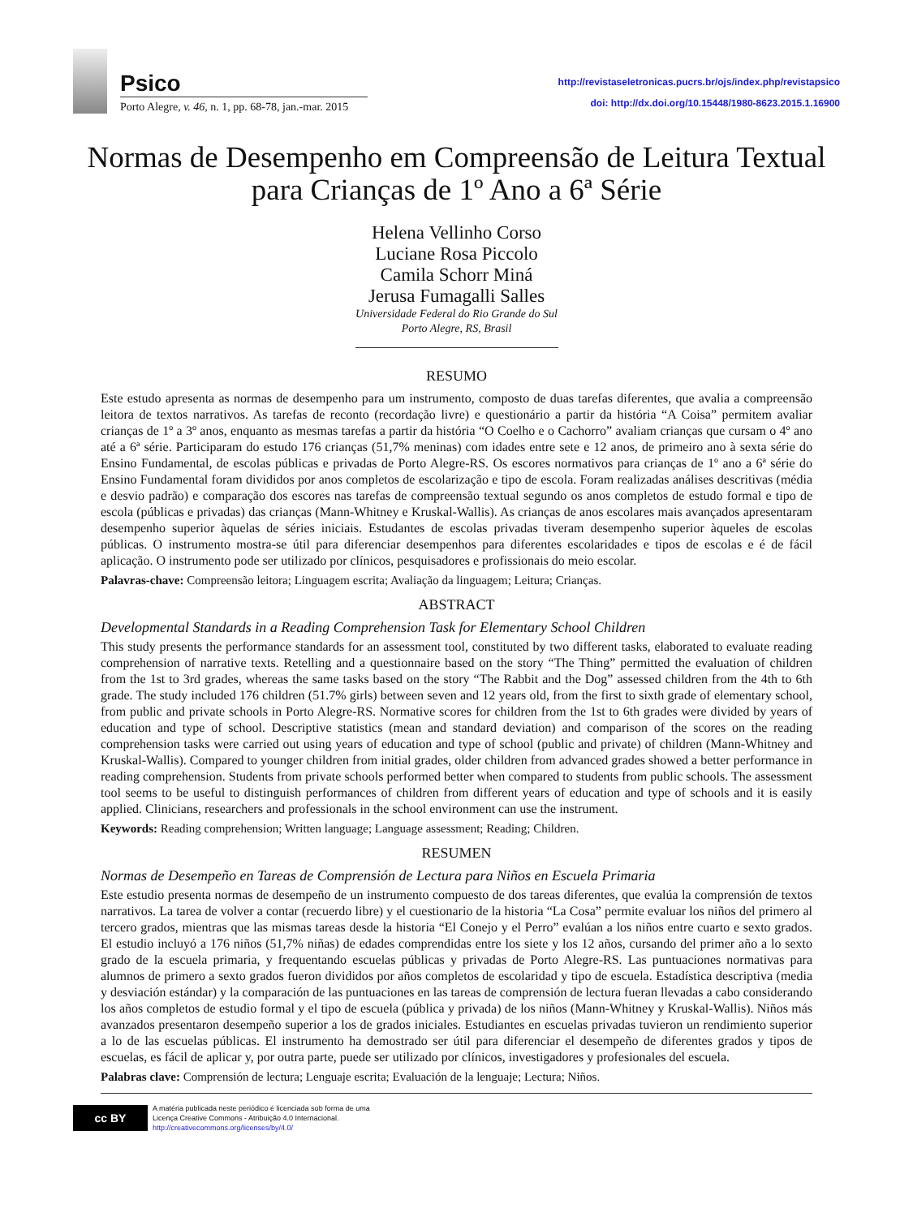Psico
Porto Alegre, v. 46, n. 1, pp. 68-78, jan.-mar. 2015
http://revistaseletronicas.pucrs.br/ojs/index.php/revistapsico
doi: http://dx.doi.org/10.15448/1980-8623.2015.1.16900
Normas de Desempenho em Compreensão de Leitura Textual para Crianças de 1º Ano a 6ª Série
Helena Vellinho Corso
Luciane Rosa Piccolo
Camila Schorr Miná
Jerusa Fumagalli Salles
Universidade Federal do Rio Grande do Sul
Porto Alegre, RS, Brasil
RESUMO
Este estudo apresenta as normas de desempenho para um instrumento, composto de duas tarefas diferentes, que avalia a compreensão leitora de textos narrativos. As tarefas de reconto (recordação livre) e questionário a partir da história “A Coisa” permitem avaliar crianças de 1º a 3º anos, enquanto as mesmas tarefas a partir da história “O Coelho e o Cachorro” avaliam crianças que cursam o 4º ano até a 6ª série. Participaram do estudo 176 crianças (51,7% meninas) com idades entre sete e 12 anos, de primeiro ano à sexta série do Ensino Fundamental, de escolas públicas e privadas de Porto Alegre-RS. Os escores normativos para crianças de 1º ano a 6ª série do Ensino Fundamental foram divididos por anos completos de escolarização e tipo de escola. Foram realizadas análises descritivas (média e desvio padrão) e comparação dos escores nas tarefas de compreensão textual segundo os anos completos de estudo formal e tipo de escola (públicas e privadas) das crianças (Mann-Whitney e Kruskal-Wallis). As crianças de anos escolares mais avançados apresentaram desempenho superior àquelas de séries iniciais. Estudantes de escolas privadas tiveram desempenho superior àqueles de escolas públicas. O instrumento mostra-se útil para diferenciar desempenhos para diferentes escolaridades e tipos de escolas e é de fácil aplicação. O instrumento pode ser utilizado por clínicos, pesquisadores e profissionais do meio escolar.
Palavras-chave: Compreensão leitora; Linguagem escrita; Avaliação da linguagem; Leitura; Crianças.
ABSTRACT
Developmental Standards in a Reading Comprehension Task for Elementary School Children
This study presents the performance standards for an assessment tool, constituted by two different tasks, elaborated to evaluate reading comprehension of narrative texts. Retelling and a questionnaire based on the story “The Thing” permitted the evaluation of children from the 1st to 3rd grades, whereas the same tasks based on the story “The Rabbit and the Dog” assessed children from the 4th to 6th grade. The study included 176 children (51.7% girls) between seven and 12 years old, from the first to sixth grade of elementary school, from public and private schools in Porto Alegre-RS. Normative scores for children from the 1st to 6th grades were divided by years of education and type of school. Descriptive statistics (mean and standard deviation) and comparison of the scores on the reading comprehension tasks were carried out using years of education and type of school (public and private) of children (Mann-Whitney and Kruskal-Wallis). Compared to younger children from initial grades, older children from advanced grades showed a better performance in reading comprehension. Students from private schools performed better when compared to students from public schools. The assessment tool seems to be useful to distinguish performances of children from different years of education and type of schools and it is easily applied. Clinicians, researchers and professionals in the school environment can use the instrument.
Keywords: Reading comprehension; Written language; Language assessment; Reading; Children.
RESUMEN
Normas de Desempeño en Tareas de Comprensión de Lectura para Niños en Escuela Primaria
Este estudio presenta normas de desempeño de un instrumento compuesto de dos tareas diferentes, que evalúa la comprensión de textos narrativos. La tarea de volver a contar (recuerdo libre) y el cuestionario de la historia “La Cosa” permite evaluar los niños del primero al tercero grados, mientras que las mismas tareas desde la historia “El Conejo y el Perro” evalúan a los niños entre cuarto e sexto grados. El estudio incluyó a 176 niños (51,7% niñas) de edades comprendidas entre los siete y los 12 años, cursando del primer año a lo sexto grado de la escuela primaria, y frequentando escuelas públicas y privadas de Porto Alegre-RS. Las puntuaciones normativas para alumnos de primero a sexto grados fueron divididos por años completos de escolaridad y tipo de escuela. Estadística descriptiva (media y desviación estándar) y la comparación de las puntuaciones en las tareas de comprensión de lectura fueran llevadas a cabo considerando los años completos de estudio formal y el tipo de escuela (pública y privada) de los niños (Mann-Whitney y Kruskal-Wallis). Niños más avanzados presentaron desempeño superior a los de grados iniciales. Estudiantes en escuelas privadas tuvieron un rendimiento superior a lo de las escuelas públicas. El instrumento ha demostrado ser útil para diferenciar el desempeño de diferentes grados y tipos de escuelas, es fácil de aplicar y, por outra parte, puede ser utilizado por clínicos, investigadores y profesionales del escuela.
Palabras clave: Comprensión de lectura; Lenguaje escrita; Evaluación de la lenguaje; Lectura; Niños.
cc BY
A matéria publicada neste periódico é licenciada sob forma de uma
Licença Creative Commons - Atribuição 4.0 Internacional.
http://creativecommons.org/licenses/by/4.0/